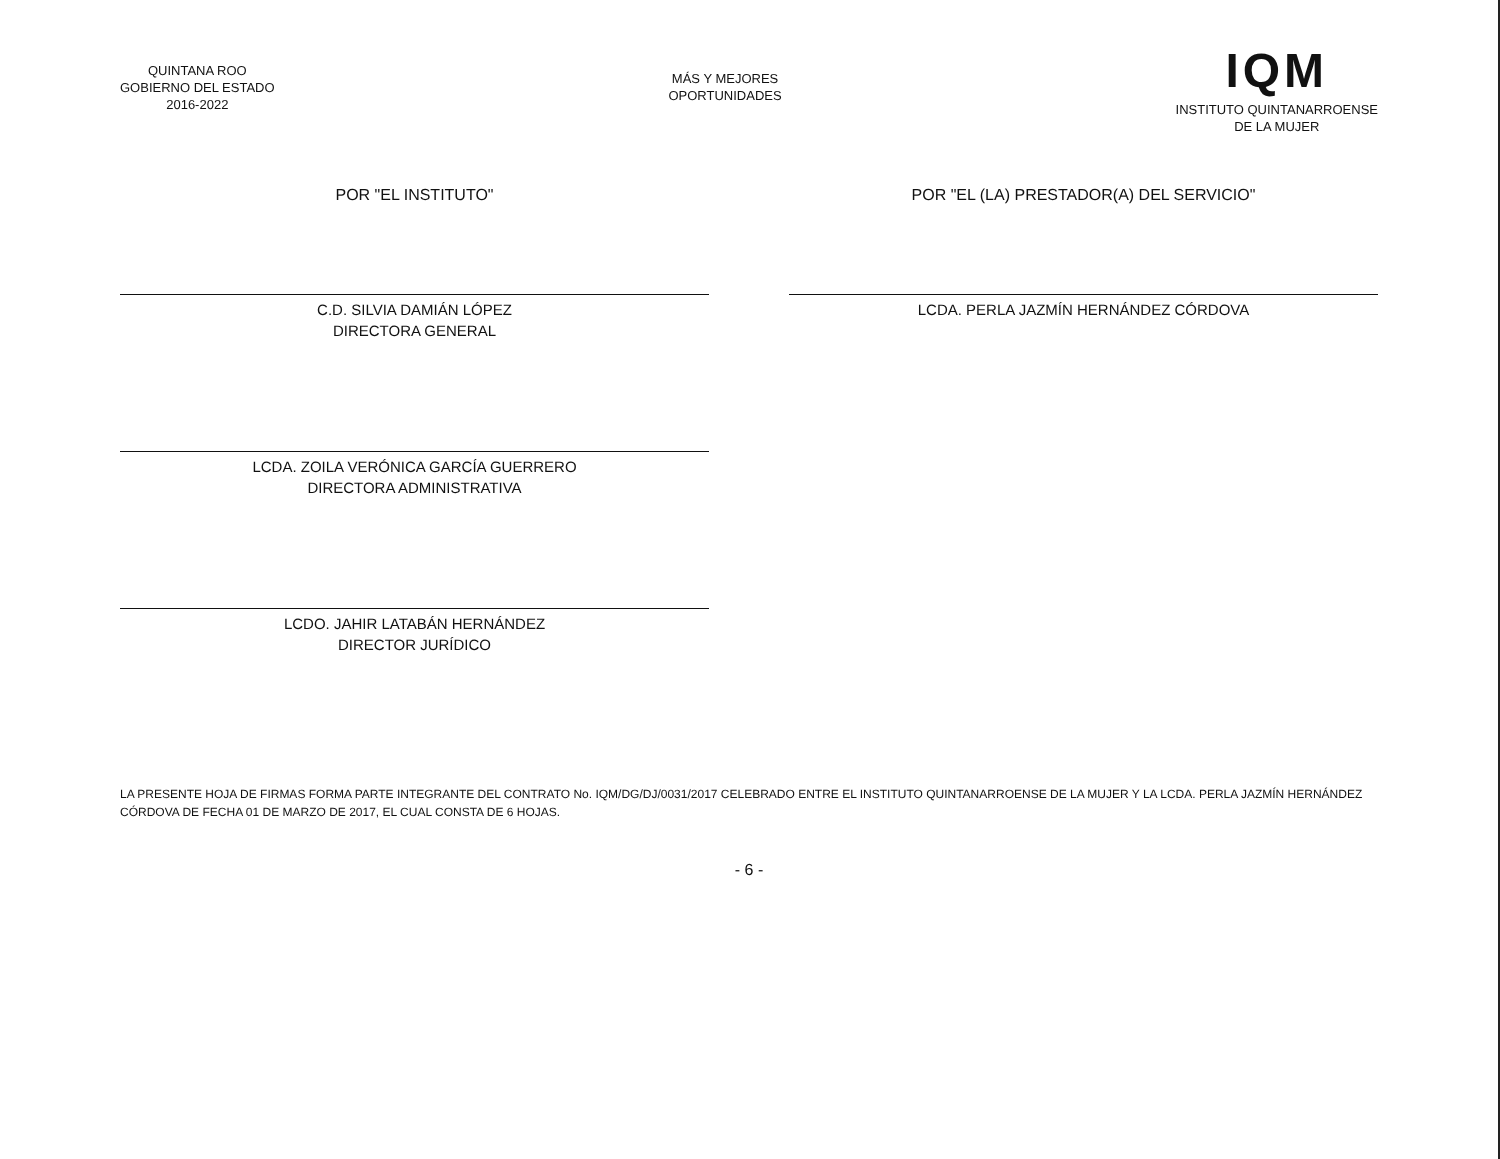QUINTANA ROO
GOBIERNO DEL ESTADO
2016-2022
MÁS Y MEJORES
OPORTUNIDADES
IQM
INSTITUTO QUINTANARROENSE
DE LA MUJER
POR "EL INSTITUTO"
C.D. SILVIA DAMIÁN LÓPEZ
DIRECTORA GENERAL
LCDA. ZOILA VERÓNICA GARCÍA GUERRERO
DIRECTORA ADMINISTRATIVA
LCDO. JAHIR LATABÁN HERNÁNDEZ
DIRECTOR JURÍDICO
POR "EL (LA) PRESTADOR(A) DEL SERVICIO"
LCDA. PERLA JAZMÍN HERNÁNDEZ CÓRDOVA
LA PRESENTE HOJA DE FIRMAS FORMA PARTE INTEGRANTE DEL CONTRATO No. IQM/DG/DJ/0031/2017 CELEBRADO ENTRE EL INSTITUTO QUINTANARROENSE DE LA MUJER Y LA LCDA. PERLA JAZMÍN HERNÁNDEZ CÓRDOVA DE FECHA 01 DE MARZO DE 2017, EL CUAL CONSTA DE 6 HOJAS.
- 6 -